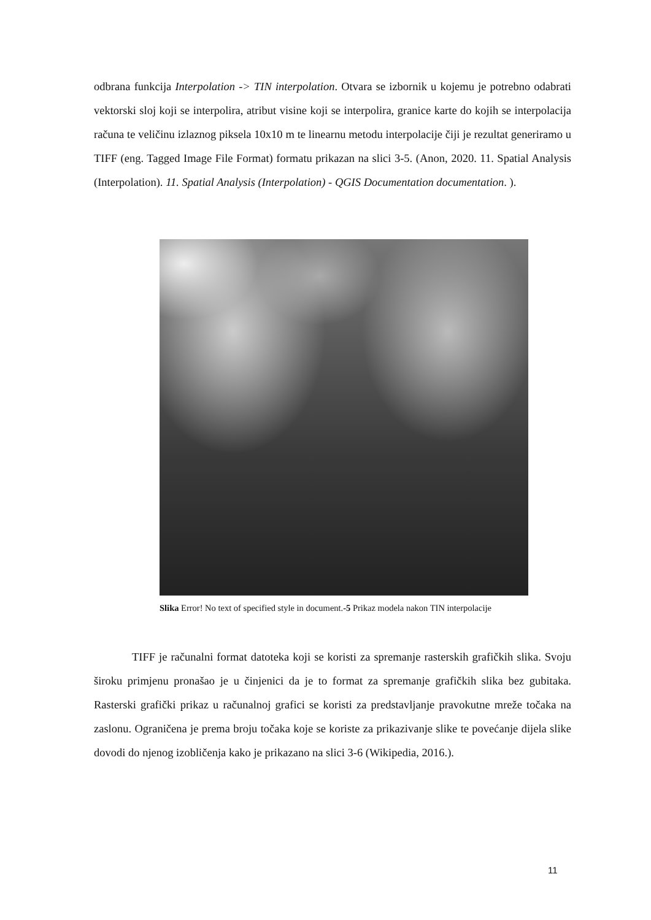odbrana funkcija Interpolation -> TIN interpolation. Otvara se izbornik u kojemu je potrebno odabrati vektorski sloj koji se interpolira, atribut visine koji se interpolira, granice karte do kojih se interpolacija računa te veličinu izlaznog piksela 10x10 m te linearnu metodu interpolacije čiji je rezultat generiramo u TIFF (eng. Tagged Image File Format) formatu prikazan na slici 3-5. (Anon, 2020. 11. Spatial Analysis (Interpolation). 11. Spatial Analysis (Interpolation) - QGIS Documentation documentation. ).
Slika Error! No text of specified style in document.-5 Prikaz modela nakon TIN interpolacije
TIFF je računalni format datoteka koji se koristi za spremanje rasterskih grafičkih slika. Svoju široku primjenu pronašao je u činjenici da je to format za spremanje grafičkih slika bez gubitaka. Rasterski grafički prikaz u računalnoj grafici se koristi za predstavljanje pravokutne mreže točaka na zaslonu. Ograničena je prema broju točaka koje se koriste za prikazivanje slike te povećanje dijela slike dovodi do njenog izobličenja kako je prikazano na slici 3-6 (Wikipedia, 2016.).
11